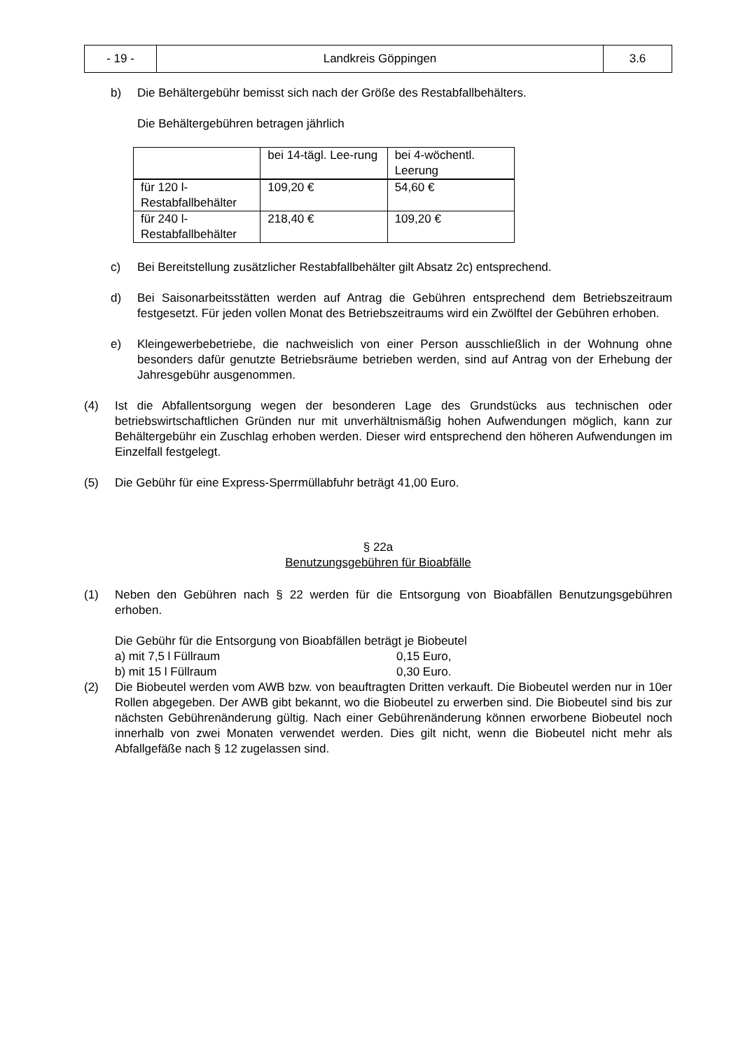| - 19 - | Landkreis Göppingen | 3.6 |
b) Die Behältergebühr bemisst sich nach der Größe des Restabfallbehälters.
Die Behältergebühren betragen jährlich
| | bei 14-tägl. Lee-rung | bei 4-wöchentl. Leerung |
| für 120 l-Restabfallbehälter | 109,20 € | 54,60 € |
| für 240 l-Restabfallbehälter | 218,40 € | 109,20 € |
c) Bei Bereitstellung zusätzlicher Restabfallbehälter gilt Absatz 2c) entsprechend.
d) Bei Saisonarbeitsstätten werden auf Antrag die Gebühren entsprechend dem Betriebszeitraum festgesetzt. Für jeden vollen Monat des Betriebszeitraums wird ein Zwölftel der Gebühren erhoben.
e) Kleingewerbebetriebe, die nachweislich von einer Person ausschließlich in der Wohnung ohne besonders dafür genutzte Betriebsräume betrieben werden, sind auf Antrag von der Erhebung der Jahresgebühr ausgenommen.
(4) Ist die Abfallentsorgung wegen der besonderen Lage des Grundstücks aus technischen oder betriebswirtschaftlichen Gründen nur mit unverhältnismäßig hohen Aufwendungen möglich, kann zur Behältergebühr ein Zuschlag erhoben werden. Dieser wird entsprechend den höheren Aufwendungen im Einzelfall festgelegt.
(5) Die Gebühr für eine Express-Sperrmüllabfuhr beträgt 41,00 Euro.
§ 22a
Benutzungsgebühren für Bioabfälle
(1) Neben den Gebühren nach § 22 werden für die Entsorgung von Bioabfällen Benutzungsgebühren erhoben.
Die Gebühr für die Entsorgung von Bioabfällen beträgt je Biobeutel
a) mit 7,5 l Füllraum 0,15 Euro,
b) mit 15 l Füllraum 0,30 Euro.
(2) Die Biobeutel werden vom AWB bzw. von beauftragten Dritten verkauft. Die Biobeutel werden nur in 10er Rollen abgegeben. Der AWB gibt bekannt, wo die Biobeutel zu erwerben sind. Die Biobeutel sind bis zur nächsten Gebührenänderung gültig. Nach einer Gebührenänderung können erworbene Biobeutel noch innerhalb von zwei Monaten verwendet werden. Dies gilt nicht, wenn die Biobeutel nicht mehr als Abfallgefäße nach § 12 zugelassen sind.